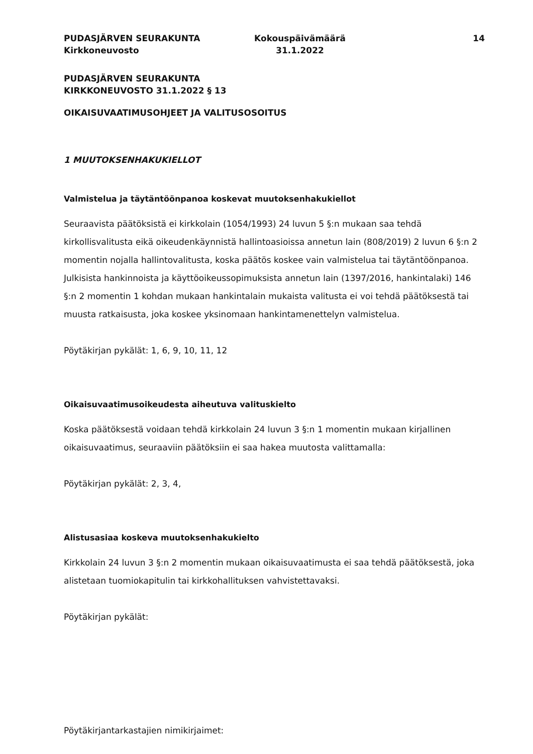PUDASJÄRVEN SEURAKUNTA
Kirkkoneuvosto
Kokouspäivämäärä
31.1.2022
14
PUDASJÄRVEN SEURAKUNTA
KIRKKONEUVOSTO 31.1.2022 § 13
OIKAISUVAATIMUSOHJEET JA VALITUSOSOITUS
1 MUUTOKSENHAKUKIELLOT
Valmistelua ja täytäntöönpanoa koskevat muutoksenhakukiellot
Seuraavista päätöksistä ei kirkkolain (1054/1993) 24 luvun 5 §:n mukaan saa tehdä kirkollisvalitusta eikä oikeudenkäynnistä hallintoasioissa annetun lain (808/2019) 2 luvun 6 §:n 2 momentin nojalla hallintovalitusta, koska päätös koskee vain valmistelua tai täytäntöönpanoa. Julkisista hankinnoista ja käyttöoikeussopimuksista annetun lain (1397/2016, hankintalaki) 146 §:n 2 momentin 1 kohdan mukaan hankintalain mukaista valitusta ei voi tehdä päätöksestä tai muusta ratkaisusta, joka koskee yksinomaan hankintamenettelyn valmistelua.
Pöytäkirjan pykälät: 1, 6, 9, 10, 11, 12
Oikaisuvaatimusoikeudesta aiheutuva valituskielto
Koska päätöksestä voidaan tehdä kirkkolain 24 luvun 3 §:n 1 momentin mukaan kirjallinen oikaisuvaatimus, seuraaviin päätöksiin ei saa hakea muutosta valittamalla:
Pöytäkirjan pykälät: 2, 3, 4,
Alistusasiaa koskeva muutoksenhakukielto
Kirkkolain 24 luvun 3 §:n 2 momentin mukaan oikaisuvaatimusta ei saa tehdä päätöksestä, joka alistetaan tuomiokapitulin tai kirkkohallituksen vahvistettavaksi.
Pöytäkirjan pykälät:
Pöytäkirjantarkastajien nimikirjaimet: